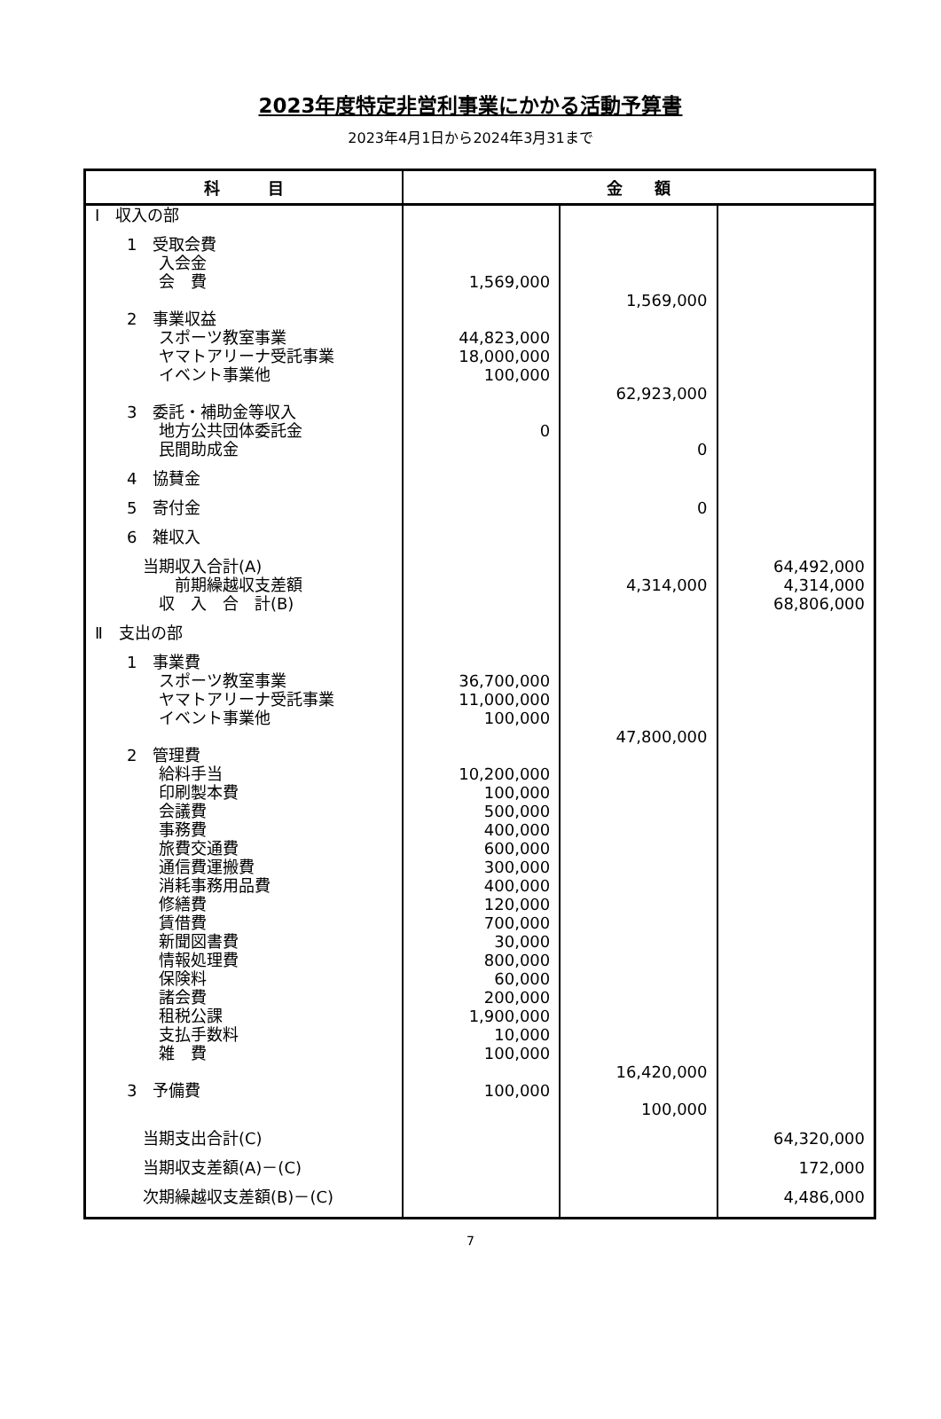2023年度特定非営利事業にかかる活動予算書
2023年4月1日から2024年3月31まで
| 科 目 | 金 額 | | |
| --- | --- | --- | --- |
| Ⅰ 収入の部 | | | |
| 1 受取会費 | | | |
| 入会金 | | | |
| 会 費 | 1,569,000 | | |
| | | 1,569,000 | |
| 2 事業収益 | | | |
| スポーツ教室事業 | 44,823,000 | | |
| ヤマトアリーナ受託事業 | 18,000,000 | | |
| イベント事業他 | 100,000 | | |
| | | 62,923,000 | |
| 3 委託・補助金等収入 | | | |
| 地方公共団体委託金 | 0 | | |
| 民間助成金 | | 0 | |
| 4 協賛金 | | | |
| 5 寄付金 | | 0 | |
| 6 雑収入 | | | |
| 当期収入合計(A) | | | 64,492,000 |
| 前期繰越収支差額 | | 4,314,000 | 4,314,000 |
| 収 入 合 計(B) | | | 68,806,000 |
| Ⅱ 支出の部 | | | |
| 1 事業費 | | | |
| スポーツ教室事業 | 36,700,000 | | |
| ヤマトアリーナ受託事業 | 11,000,000 | | |
| イベント事業他 | 100,000 | | |
| | | 47,800,000 | |
| 2 管理費 | | | |
| 給料手当 | 10,200,000 | | |
| 印刷製本費 | 100,000 | | |
| 会議費 | 500,000 | | |
| 事務費 | 400,000 | | |
| 旅費交通費 | 600,000 | | |
| 通信費運搬費 | 300,000 | | |
| 消耗事務用品費 | 400,000 | | |
| 修繕費 | 120,000 | | |
| 賃借費 | 700,000 | | |
| 新聞図書費 | 30,000 | | |
| 情報処理費 | 800,000 | | |
| 保険料 | 60,000 | | |
| 諸会費 | 200,000 | | |
| 租税公課 | 1,900,000 | | |
| 支払手数料 | 10,000 | | |
| 雑 費 | 100,000 | | |
| | | 16,420,000 | |
| 3 予備費 | 100,000 | | |
| | | 100,000 | |
| 当期支出合計(C) | | | 64,320,000 |
| 当期収支差額(A)－(C) | | | 172,000 |
| 次期繰越収支差額(B)－(C) | | | 4,486,000 |
7